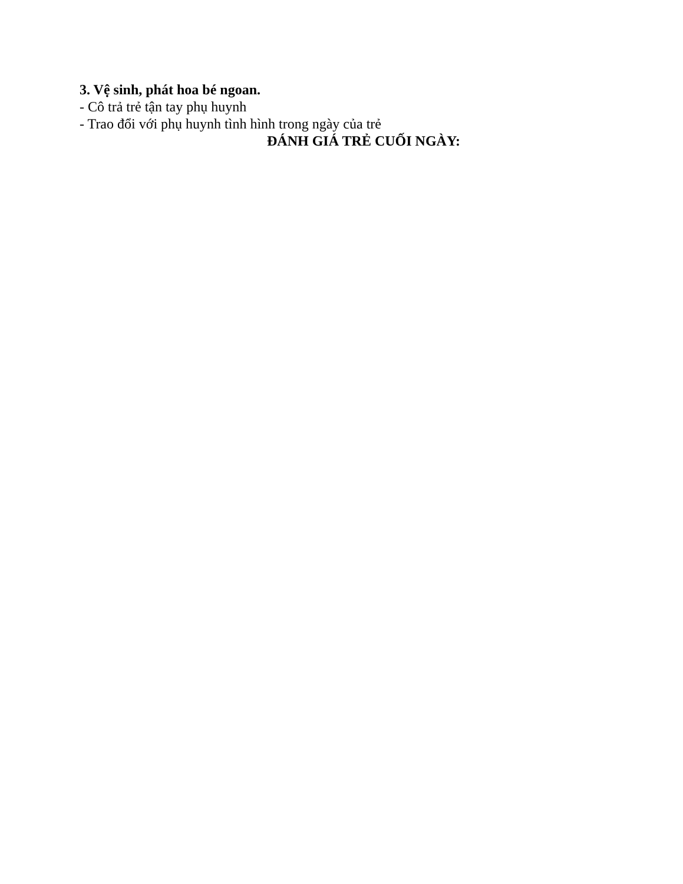3. Vệ sinh, phát hoa bé ngoan.
- Cô trả trẻ tận tay phụ huynh
- Trao đổi với phụ huynh tình hình trong ngày của trẻ
ĐÁNH GIÁ TRẺ CUỐI NGÀY: